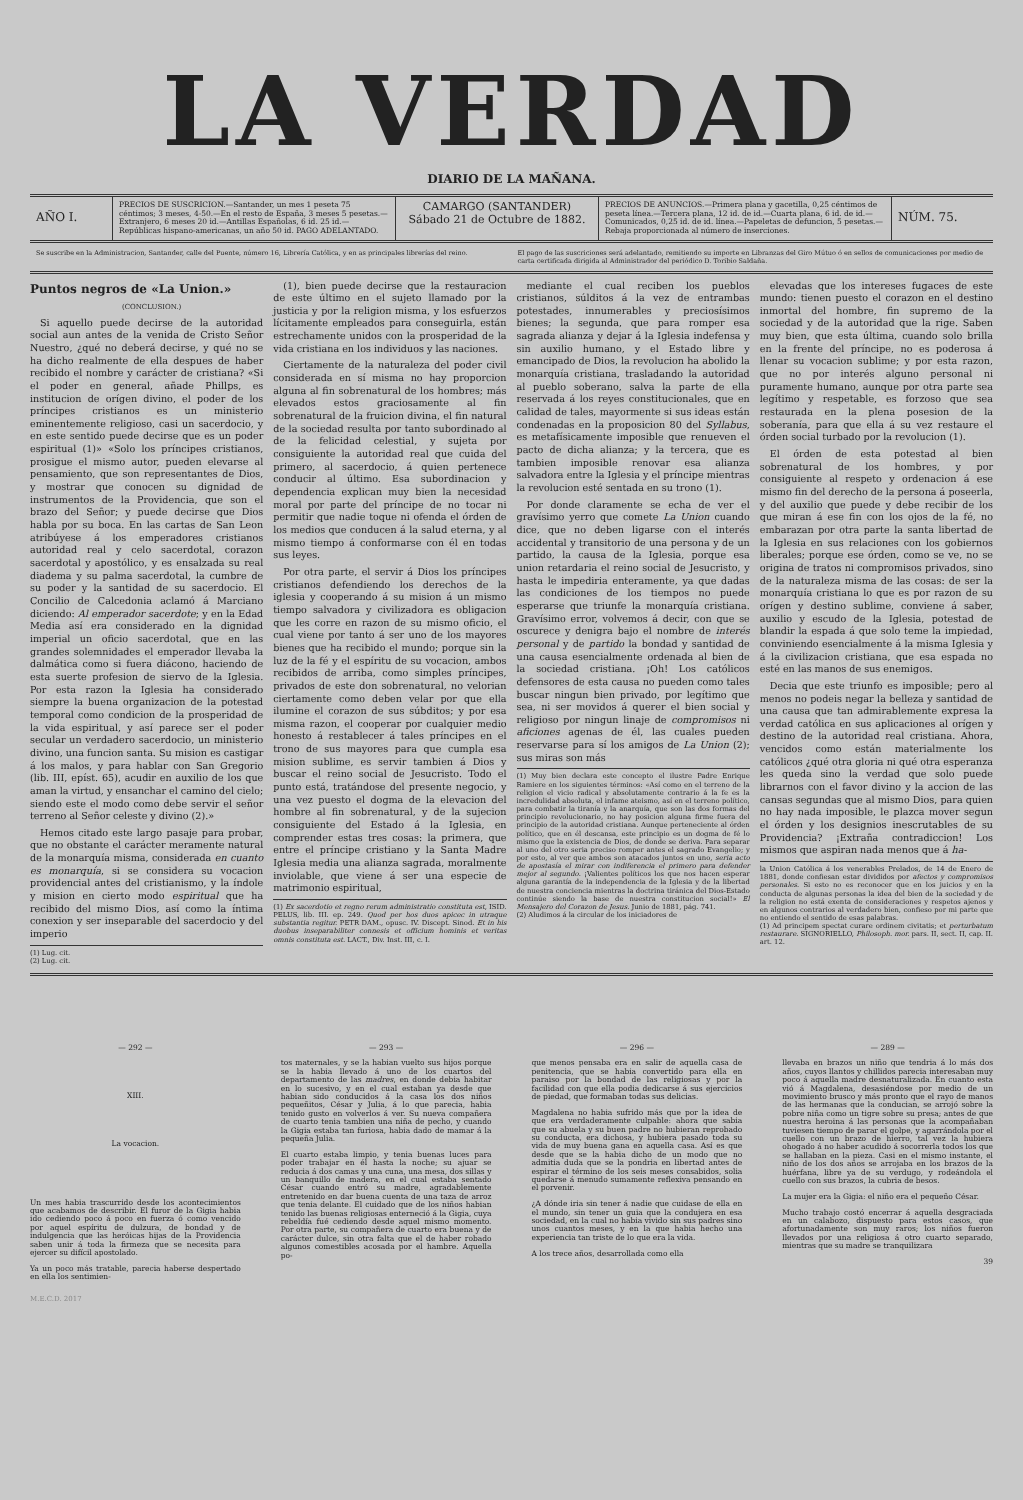LA VERDAD
DIARIO DE LA MAÑANA.
AÑO I.
PRECIOS DE SUSCRICION.—Santander, un mes 1 peseta 75 céntimos; 3 meses, 4-50.—En el resto de España, 3 meses 5 pesetas.—Extranjero, 6 meses 20 id.—Antillas Españolas, 6 id. 25 id.—Repúblicas hispano-americanas, un año 50 id. PAGO ADELANTADO.
CAMARGO (SANTANDER)
Sábado 21 de Octubre de 1882.
PRECIOS DE ANUNCIOS.—Primera plana y gacetilla, 0,25 céntimos de peseta línea.—Tercera plana, 12 id. de id.—Cuarta plana, 6 id. de id.—Comunicados, 0,25 id. de id. línea.—Papeletas de defuncion, 5 pesetas.—Rebaja proporcionada al número de inserciones.
NÚM. 75.
Se suscribe en la Administracion, Santander, calle del Puente, número 16, Librería Católica, y en as principales librerías del reino.
El pago de las suscriciones será adelantado, remitiendo su importe en Libranzas del Giro Mútuo ó en sellos de comunicaciones por medio de carta certificada dirigida al Administrador del periódico D. Toribio Saldaña.
Puntos negros de «La Union.»
(CONCLUSION.)
Si aquello puede decirse de la autoridad social aun antes de la venida de Cristo Señor Nuestro, ¿qué no deberá decirse, y qué no se ha dicho realmente de ella despues de haber recibido el nombre y carácter de cristiana? «Si el poder en general, añade Phillps, es institucion de orígen divino, el poder de los príncipes cristianos es un ministerio eminentemente religioso, casi un sacerdocio, y en este sentido puede decirse que es un poder espiritual (1)» «Solo los príncipes cristianos, prosigue el mismo autor, pueden elevarse al pensamiento, que son representantes de Dios, y mostrar que conocen su dignidad de instrumentos de la Providencia, que son el brazo del Señor; y puede decirse que Dios habla por su boca. En las cartas de San Leon atribúyese á los emperadores cristianos autoridad real y celo sacerdotal, corazon sacerdotal y apostólico, y es ensalzada su real diadema y su palma sacerdotal, la cumbre de su poder y la santidad de su sacerdocio. El Concilio de Calcedonia aclamó á Marciano diciendo: Al emperador sacerdote; y en la Edad Media así era considerado en la dignidad imperial un oficio sacerdotal, que en las grandes solemnidades el emperador llevaba la dalmática como si fuera diácono, haciendo de esta suerte profesion de siervo de la Iglesia. Por esta razon la Iglesia ha considerado siempre la buena organizacion de la potestad temporal como condicion de la prosperidad de la vida espiritual, y así parece ser el poder secular un verdadero sacerdocio, un ministerio divino, una funcion santa. Su mision es castigar á los malos, y para hablar con San Gregorio (lib. III, epíst. 65), acudir en auxilio de los que aman la virtud, y ensanchar el camino del cielo; siendo este el modo como debe servir el señor terreno al Señor celeste y divino (2).»
Hemos citado este largo pasaje para probar, que no obstante el carácter meramente natural de la monarquía misma, considerada en cuanto es monarquía, si se considera su vocacion providencial antes del cristianismo, y la índole y mision en cierto modo espiritual que ha recibido del mismo Dios, así como la íntima conexion y ser inseparable del sacerdocio y del imperio
(1) Lug. cit.
(2) Lug. cit.
(1), bien puede decirse que la restauracion de este último en el sujeto llamado por la justicia y por la religion misma, y los esfuerzos lícitamente empleados para conseguirla, están estrechamente unidos con la prosperidad de la vida cristiana en los individuos y las naciones.
Ciertamente de la naturaleza del poder civil considerada en sí misma no hay proporcion alguna al fin sobrenatural de los hombres; más elevados estos graciosamente al fin sobrenatural de la fruicion divina, el fin natural de la sociedad resulta por tanto subordinado al de la felicidad celestial, y sujeta por consiguiente la autoridad real que cuida del primero, al sacerdocio, á quien pertenece conducir al último. Esa subordinacion y dependencia explican muy bien la necesidad moral por parte del príncipe de no tocar ni permitir que nadie toque ni ofenda el órden de los medios que conducen á la salud eterna, y al mismo tiempo á conformarse con él en todas sus leyes.
Por otra parte, el servir á Dios los príncipes cristianos defendiendo los derechos de la iglesia y cooperando á su mision á un mismo tiempo salvadora y civilizadora es obligacion que les corre en razon de su mismo oficio, el cual viene por tanto á ser uno de los mayores bienes que ha recibido el mundo; porque sin la luz de la fé y el espíritu de su vocacion, ambos recibidos de arriba, como simples príncipes, privados de este don sobrenatural, no velorian ciertamente como deben velar por que ella ilumine el corazon de sus súbditos; y por esa misma razon, el cooperar por cualquier medio honesto á restablecer á tales príncipes en el trono de sus mayores para que cumpla esa mision sublime, es servir tambien á Dios y buscar el reino social de Jesucristo. Todo el punto está, tratándose del presente negocio, y una vez puesto el dogma de la elevacion del hombre al fin sobrenatural, y de la sujecion consiguiente del Estado á la Iglesia, en comprender estas tres cosas: la primera, que entre el príncipe cristiano y la Santa Madre Iglesia media una alianza sagrada, moralmente inviolable, que viene á ser una especie de matrimonio espiritual,
(1) Ex sacerdotio et regno rerum administratio constituta est, ISID. PELUS, lib. III. ep. 249. Quod per hos duos apicec in utraque substantia regitur. PETR DAM., opusc. IV. Discept. Sinod. Et in his duobus inseparabiliter connesis et officium hominis et veritas omnis constituta est. LACT., Div. Inst. III, c. I.
mediante el cual reciben los pueblos cristianos, súlditos á la vez de entrambas potestades, innumerables y preciosísimos bienes; la segunda, que para romper esa sagrada alianza y dejar á la Iglesia indefensa y sin auxilio humano, y el Estado libre y emancipado de Dios, la revolucion ha abolido la monarquía cristiana, trasladando la autoridad al pueblo soberano, salva la parte de ella reservada á los reyes constitucionales, que en calidad de tales, mayormente si sus ideas están condenadas en la proposicion 80 del Syllabus, es metafísicamente imposible que renueven el pacto de dicha alianza; y la tercera, que es tambien imposible renovar esa alianza salvadora entre la Iglesia y el príncipe mientras la revolucion esté sentada en su trono (1).
Por donde claramente se echa de ver el gravísimo yerro que comete La Union cuando dice, que no deben ligarse con el interés accidental y transitorio de una persona y de un partido, la causa de la Iglesia, porque esa union retardaria el reino social de Jesucristo, y hasta le impediria enteramente, ya que dadas las condiciones de los tiempos no puede esperarse que triunfe la monarquía cristiana. Gravísimo error, volvemos á decir, con que se oscurece y denigra bajo el nombre de interés personal y de partido la bondad y santidad de una causa esencialmente ordenada al bien de la sociedad cristiana. ¡Oh! Los católicos defensores de esta causa no pueden como tales buscar ningun bien privado, por legítimo que sea, ni ser movidos á querer el bien social y religioso por ningun linaje de compromisos ni aficiones agenas de él, las cuales pueden reservarse para sí los amigos de La Union (2); sus miras son más
(1) Muy bien declara este concepto el ilustre Padre Enrique Ramiere en los siguientes términos: «Así como en el terreno de la religion el vicio radical y absolutamente contrario á la fe es la incredulidad absoluta, el infame ateismo, así en el terreno político, para combatir la tiranía y la anarquía, que son las dos formas del principio revolucionario, no hay posicion alguna firme fuera del principio de la autoridad cristiana. Aunque perteneciente al órden político, que en él descansa, este principio es un dogma de fé lo mismo que la existencia de Dios, de donde se deriva. Para separar al uno del otro seria preciso romper antes el sagrado Evangelio; y por esto, al ver que ambos son atacados juntos en uno, seria acto de apostasía el mirar con indiferencia el primero para defender mejor al segundo. ¡Valientes políticos los que nos hacen esperar alguna garantía de la independencia de la Iglesia y de la libertad de nuestra conciencia mientras la doctrina tiránica del Dios-Estado continúe siendo la base de nuestra constitucion social!» El Mensajero del Corazon de Jesus. Junio de 1881, pág. 741.
(2) Aludimos á la circular de los iniciadores de
elevadas que los intereses fugaces de este mundo: tienen puesto el corazon en el destino inmortal del hombre, fin supremo de la sociedad y de la autoridad que la rige. Saben muy bien, que esta última, cuando solo brilla en la frente del príncipe, no es poderosa á llenar su vocacion sublime; y por esta razon, que no por interés alguno personal ni puramente humano, aunque por otra parte sea legítimo y respetable, es forzoso que sea restaurada en la plena posesion de la soberanía, para que ella á su vez restaure el órden social turbado por la revolucion (1).
El órden de esta potestad al bien sobrenatural de los hombres, y por consiguiente al respeto y ordenacion á ese mismo fin del derecho de la persona á poseerla, y del auxilio que puede y debe recibir de los que miran á ese fin con los ojos de la fé, no embarazan por otra parte la santa libertad de la Iglesia en sus relaciones con los gobiernos liberales; porque ese órden, como se ve, no se origina de tratos ni compromisos privados, sino de la naturaleza misma de las cosas: de ser la monarquía cristiana lo que es por razon de su orígen y destino sublime, conviene á saber, auxilio y escudo de la Iglesia, potestad de blandir la espada á que solo teme la impiedad, conviniendo esencialmente á la misma Iglesia y á la civilizacion cristiana, que esa espada no esté en las manos de sus enemigos.
Decia que este triunfo es imposible; pero al menos no podeis negar la belleza y santidad de una causa que tan admirablemente expresa la verdad católica en sus aplicaciones al orígen y destino de la autoridad real cristiana. Ahora, vencidos como están materialmente los católicos ¿qué otra gloria ni qué otra esperanza les queda sino la verdad que solo puede librarnos con el favor divino y la accion de las cansas segundas que al mismo Dios, para quien no hay nada imposible, le plazca mover segun el órden y los designios inescrutables de su Providencia? ¡Extraña contradiccion! Los mismos que aspiran nada menos que á ha-
la Union Católica á los venerables Prelados, de 14 de Enero de 1881, donde confiesan estar divididos por afectos y compromisos personales. Si esto no es reconocer que en los juicios y en la conducta de algunas personas la idea del bien de la sociedad y de la religion no está exenta de consideraciones y respetos ajenos y en algunos contrarios al verdadero bien, confieso por mi parte que no entiendo el sentido de esas palabras.
(1) Ad principem spectat curare ordinem civitatis; et perturbatum restaurare. SIGNORIELLO, Philosoph. mor. pars. II, sect. II, cap. II. art. 12.
— 292 —
XIII.
La vocacion.
Un mes habia trascurrido desde los acontecimientos que acabamos de describir. El furor de la Gigia habia ido cediendo poco á poco en fuerza ó como vencido por aquel espíritu de dulzura, de bondad y de indulgencia que las heróicas hijas de la Providencia saben unir á toda la firmeza que se necesita para ejercer su difícil apostolado.
Ya un poco más tratable, parecia haberse despertado en ella los sentimien-
— 293 —
tos maternales, y se la habian vuelto sus hijos porque se la habia llevado á uno de los cuartos del departamento de las madres, en donde debia habitar en lo sucesivo, y en el cual estaban ya desde que habian sido conducidos á la casa los dos niños pequeñitos, César y Julia, á lo que parecia, habia tenido gusto en volverlos á ver. Su nueva compañera de cuarto tenia tambien una niña de pecho, y cuando la Gigia estaba tan furiosa, habia dado de mamar á la pequeña Julia.
El cuarto estaba limpio, y tenia buenas luces para poder trabajar en él hasta la noche; su ajuar se reducia á dos camas y una cuna, una mesa, dos sillas y un banquillo de madera, en el cual estaba sentado César cuando entró su madre, agradablemente entretenido en dar buena cuenta de una taza de arroz que tenia delante. El cuidado que de los niños habian tenido las buenas religiosas enterneció á la Gigia, cuya rebeldía fué cediendo desde aquel mismo momento. Por otra parte, su compañera de cuarto era buena y de carácter dulce, sin otra falta que el de haber robado algunos comestibles acosada por el hambre. Aquella po-
— 296 —
que menos pensaba era en salir de aquella casa de penitencia, que se habia convertido para ella en paraiso por la bondad de las religiosas y por la facilidad con que ella podia dedicarse á sus ejercicios de piedad, que formaban todas sus delicias.
Magdalena no habia sufrido más que por la idea de que era verdaderamente culpable: ahora que sabia que su abuela y su buen padre no hubieran reprobado su conducta, era dichosa, y hubiera pasado toda su vida de muy buena gana en aquella casa. Así es que desde que se la habia dicho de un modo que no admitia duda que se la pondria en libertad antes de espirar el término de los seis meses consabidos, solia quedarse á menudo sumamente reflexiva pensando en el porvenir.
¿A dónde iria sin tener á nadie que cuidase de ella en el mundo, sin tener un guia que la condujera en esa sociedad, en la cual no habia vivido sin sus padres sino unos cuantos meses, y en la que habia hecho una experiencia tan triste de lo que era la vida.
A los trece años, desarrollada como ella
— 289 —
llevaba en brazos un niño que tendria á lo más dos años, cuyos llantos y chillidos parecia interesaban muy poco á aquella madre desnaturalizada. En cuanto esta vió á Magdalena, desasiéndose por medio de un movimiento brusco y más pronto que el rayo de manos de las hermanas que la conducian, se arrojó sobre la pobre niña como un tigre sobre su presa; antes de que nuestra heroina á las personas que la acompañaban tuviesen tiempo de parar el golpe, y agarrándola por el cuello con un brazo de hierro, tal vez la hubiera ohogado á no haber acudido á socorrerla todos los que se hallaban en la pieza. Casi en el mismo instante, el niño de los dos años se arrojaba en los brazos de la huérfana, libre ya de su verdugo, y rodeándola el cuello con sus brazos, la cubria de besos.
La mujer era la Gigia: el niño era el pequeño César.
Mucho trabajo costó encerrar á aquella desgraciada en un calabozo, dispuesto para estos casos, que afortunadamente son muy raros; los niños fueron llevados por una religiosa á otro cuarto separado, mientras que su madre se tranquilizara
39
M.E.C.D. 2017